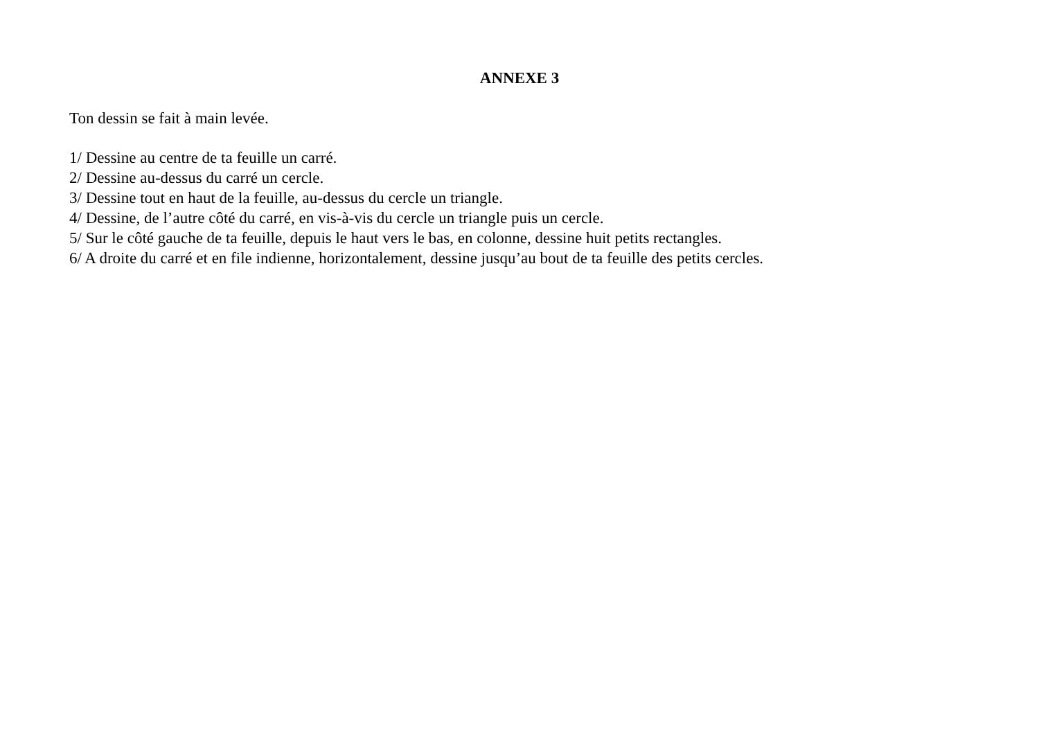ANNEXE 3
Ton dessin se fait à main levée.
1/ Dessine au centre de ta feuille un carré.
2/ Dessine au-dessus du carré un cercle.
3/ Dessine tout en haut de la feuille, au-dessus du cercle un triangle.
4/ Dessine, de l’autre côté du carré, en vis-à-vis du cercle un triangle puis un cercle.
5/ Sur le côté gauche de ta feuille, depuis le haut vers le bas, en colonne, dessine huit petits rectangles.
6/ A droite du carré et en file indienne, horizontalement, dessine jusqu’au bout de ta feuille des petits cercles.